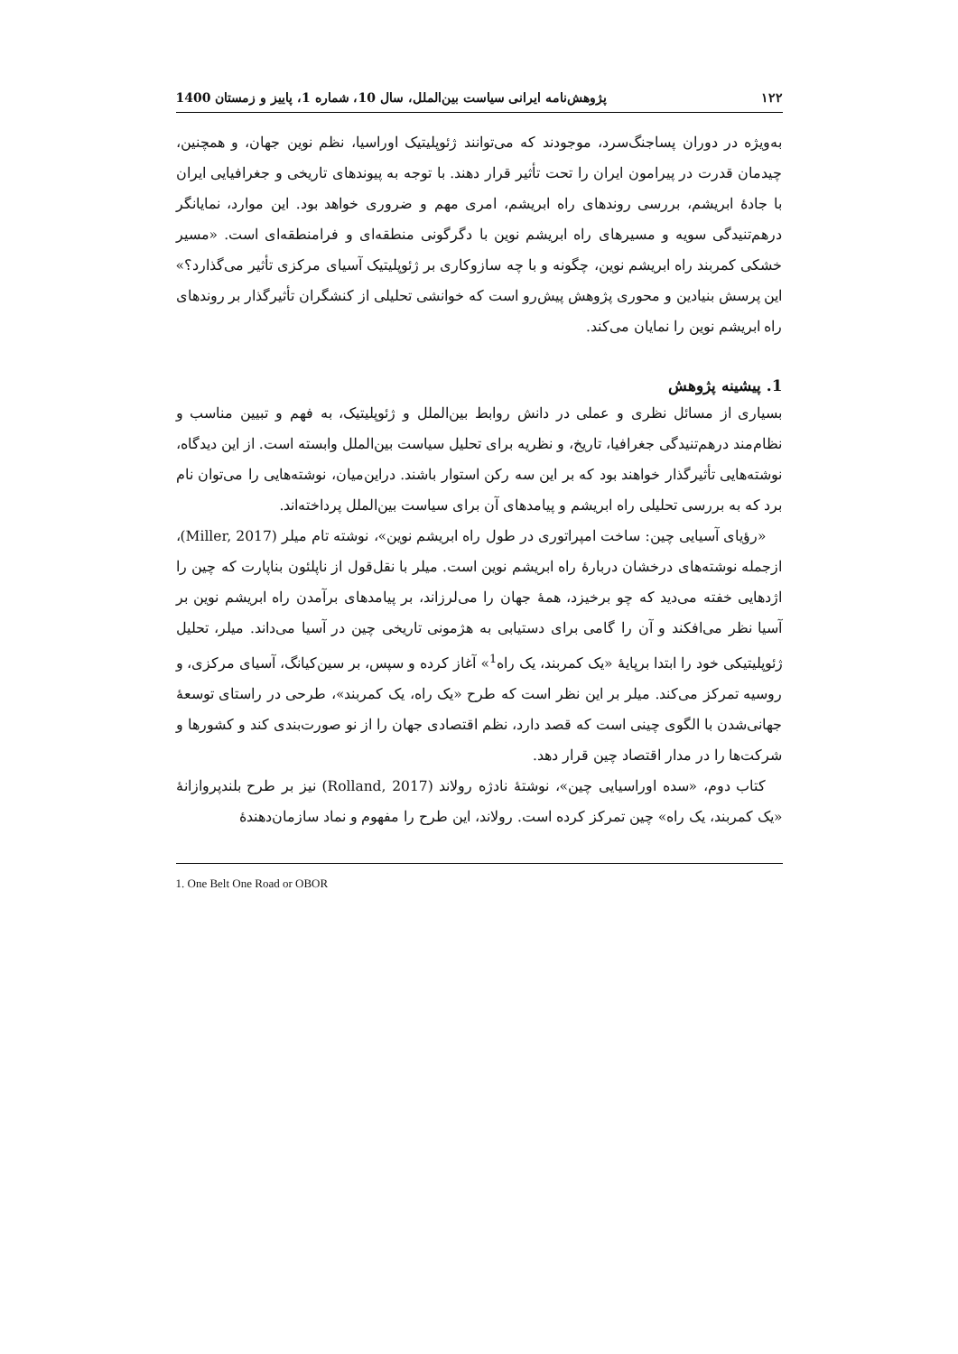۱۲۲ پژوهش‌نامه ایرانی سیاست بین‌الملل، سال 10، شماره 1، پاییز و زمستان 1400
به‌ویژه در دوران پساجنگ‌سرد، موجودند که می‌توانند ژئوپلیتیک اوراسیا، نظم نوین جهان، و همچنین، چیدمان قدرت در پیرامون ایران را تحت تأثیر قرار دهند. با توجه به پیوندهای تاریخی و جغرافیایی ایران با جادۀ ابریشم، بررسی روندهای راه ابریشم، امری مهم و ضروری خواهد بود. این موارد، نمایانگر درهم‌تنیدگی سویه و مسیرهای راه ابریشم نوین با دگرگونی منطقه‌ای و فرامنطقه‌ای است. «مسیر خشکی کمربند راه ابریشم نوین، چگونه و با چه سازوکاری بر ژئوپلیتیک آسیای مرکزی تأثیر می‌گذارد؟» این پرسش بنیادین و محوری پژوهش پیش‌رو است که خوانشی تحلیلی از کنشگران تأثیرگذار بر روندهای راه ابریشم نوین را نمایان می‌کند.
1. پیشینه پژوهش
بسیاری از مسائل نظری و عملی در دانش روابط بین‌الملل و ژئوپلیتیک، به فهم و تبیین مناسب و نظام‌مند درهم‌تنیدگی جغرافیا، تاریخ، و نظریه برای تحلیل سیاست بین‌الملل وابسته است. از این دیدگاه، نوشته‌هایی تأثیرگذار خواهند بود که بر این سه رکن استوار باشند. دراین‌میان، نوشته‌هایی را می‌توان نام برد که به بررسی تحلیلی راه ابریشم و پیامدهای آن برای سیاست بین‌الملل پرداخته‌اند.
«رؤیای آسیایی چین: ساخت امپراتوری در طول راه ابریشم نوین»، نوشته تام میلر (Miller, 2017)، ازجمله نوشته‌های درخشان دربارۀ راه ابریشم نوین است. میلر با نقل‌قول از ناپلئون بناپارت که چین را اژدهایی خفته می‌دید که چو برخیزد، همۀ جهان را می‌لرزاند، بر پیامدهای برآمدن راه ابریشم نوین بر آسیا نظر می‌افکند و آن را گامی برای دستیابی به هژمونی تاریخی چین در آسیا می‌داند. میلر، تحلیل ژئوپلیتیکی خود را ابتدا برپایۀ «یک کمربند، یک راه<sup>1</sup>» آغاز کرده و سپس، بر سین‌کیانگ، آسیای مرکزی، و روسیه تمرکز می‌کند. میلر بر این نظر است که طرح «یک راه، یک کمربند»، طرحی در راستای توسعۀ جهانی‌شدن با الگوی چینی است که قصد دارد، نظم اقتصادی جهان را از نو صورت‌بندی کند و کشورها و شرکت‌ها را در مدار اقتصاد چین قرار دهد.
کتاب دوم، «سده اوراسیایی چین»، نوشتۀ نادژه رولاند (Rolland, 2017) نیز بر طرح بلندپروازانۀ «یک کمربند، یک راه» چین تمرکز کرده است. رولاند، این طرح را مفهوم و نماد سازمان‌دهندۀ
1. One Belt One Road or OBOR